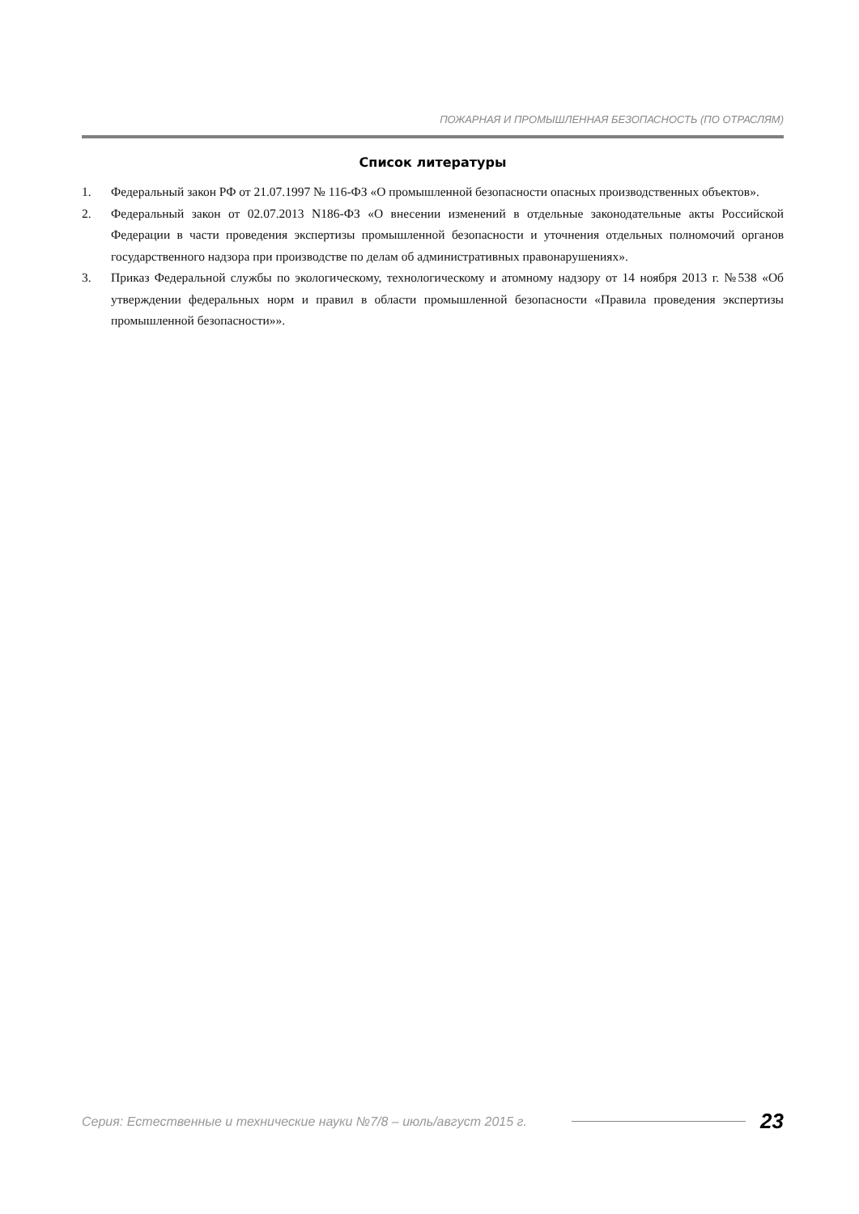ПОЖАРНАЯ И ПРОМЫШЛЕННАЯ БЕЗОПАСНОСТЬ (ПО ОТРАСЛЯМ)
Список литературы
1. Федеральный закон РФ от 21.07.1997 № 116-ФЗ «О промышленной безопасности опасных производственных объектов».
2. Федеральный закон от 02.07.2013 N186-ФЗ «О внесении изменений в отдельные законодательные акты Российской Федерации в части проведения экспертизы промышленной безопасности и уточнения отдельных полномочий органов государственного надзора при производстве по делам об административных правонарушениях».
3. Приказ Федеральной службы по экологическому, технологическому и атомному надзору от 14 ноября 2013 г. №538 «Об утверждении федеральных норм и правил в области промышленной безопасности «Правила проведения экспертизы промышленной безопасности»».
Серия: Естественные и технические науки №7/8 – июль/август 2015 г. 23